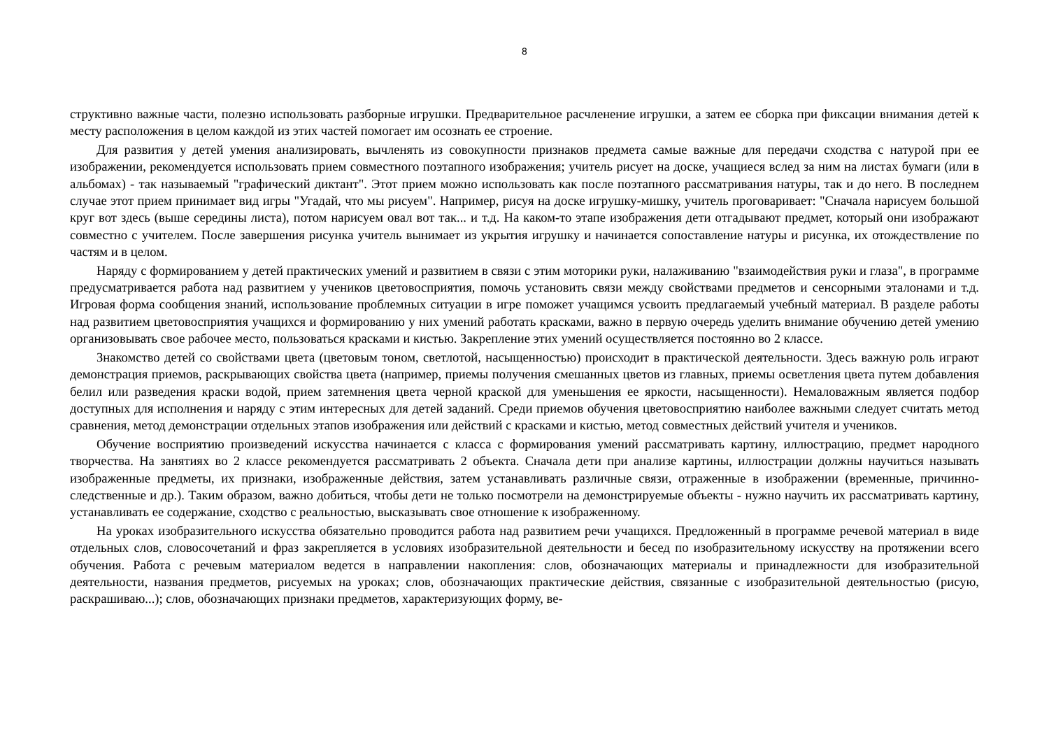8
структивно важные части, полезно использовать разборные игрушки. Предварительное расчленение игрушки, а затем ее сборка при фиксации внимания детей к месту расположения в целом каждой из этих частей помогает им осознать ее строение.
Для развития у детей умения анализировать, вычленять из совокупности признаков предмета самые важные для передачи сходства с натурой при ее изображении, рекомендуется использовать прием совместного поэтапного изображения; учитель рисует на доске, учащиеся вслед за ним на листах бумаги (или в альбомах) - так называемый "графический диктант". Этот прием можно использовать как после поэтапного рассматривания натуры, так и до него. В последнем случае этот прием принимает вид игры "Угадай, что мы рисуем". Например, рисуя на доске игрушку-мишку, учитель проговаривает: "Сначала нарисуем большой круг вот здесь (выше середины листа), потом нарисуем овал вот так... и т.д. На каком-то этапе изображения дети отгадывают предмет, который они изображают совместно с учителем. После завершения рисунка учитель вынимает из укрытия игрушку и начинается сопоставление натуры и рисунка, их отождествление по частям и в целом.
Наряду с формированием у детей практических умений и развитием в связи с этим моторики руки, налаживанию "взаимодействия руки и глаза", в программе предусматривается работа над развитием у учеников цветовосприятия, помочь установить связи между свойствами предметов и сенсорными эталонами и т.д. Игровая форма сообщения знаний, использование проблемных ситуации в игре поможет учащимся усвоить предлагаемый учебный материал. В разделе работы над развитием цветовосприятия учащихся и формированию у них умений работать красками, важно в первую очередь уделить внимание обучению детей умению организовывать свое рабочее место, пользоваться красками и кистью. Закрепление этих умений осуществляется постоянно во 2 классе.
Знакомство детей со свойствами цвета (цветовым тоном, светлотой, насыщенностью) происходит в практической деятельности. Здесь важную роль играют демонстрация приемов, раскрывающих свойства цвета (например, приемы получения смешанных цветов из главных, приемы осветления цвета путем добавления белил или разведения краски водой, прием затемнения цвета черной краской для уменьшения ее яркости, насыщенности). Немаловажным является подбор доступных для исполнения и наряду с этим интересных для детей заданий. Среди приемов обучения цветовосприятию наиболее важными следует считать метод сравнения, метод демонстрации отдельных этапов изображения или действий с красками и кистью, метод совместных действий учителя и учеников.
Обучение восприятию произведений искусства начинается с класса с формирования умений рассматривать картину, иллюстрацию, предмет народного творчества. На занятиях во 2 классе рекомендуется рассматривать 2 объекта. Сначала дети при анализе картины, иллюстрации должны научиться называть изображенные предметы, их признаки, изображенные действия, затем устанавливать различные связи, отраженные в изображении (временные, причинно- следственные и др.). Таким образом, важно добиться, чтобы дети не только посмотрели на демонстрируемые объекты - нужно научить их рассматривать картину, устанавливать ее содержание, сходство с реальностью, высказывать свое отношение к изображенному.
На уроках изобразительного искусства обязательно проводится работа над развитием речи учащихся. Предложенный в программе речевой материал в виде отдельных слов, словосочетаний и фраз закрепляется в условиях изобразительной деятельности и бесед по изобразительному искусству на протяжении всего обучения. Работа с речевым материалом ведется в направлении накопления: слов, обозначающих материалы и принадлежности для изобразительной деятельности, названия предметов, рисуемых на уроках; слов, обозначающих практические действия, связанные с изобразительной деятельностью (рисую, раскрашиваю...); слов, обозначающих признаки предметов, характеризующих форму, ве-